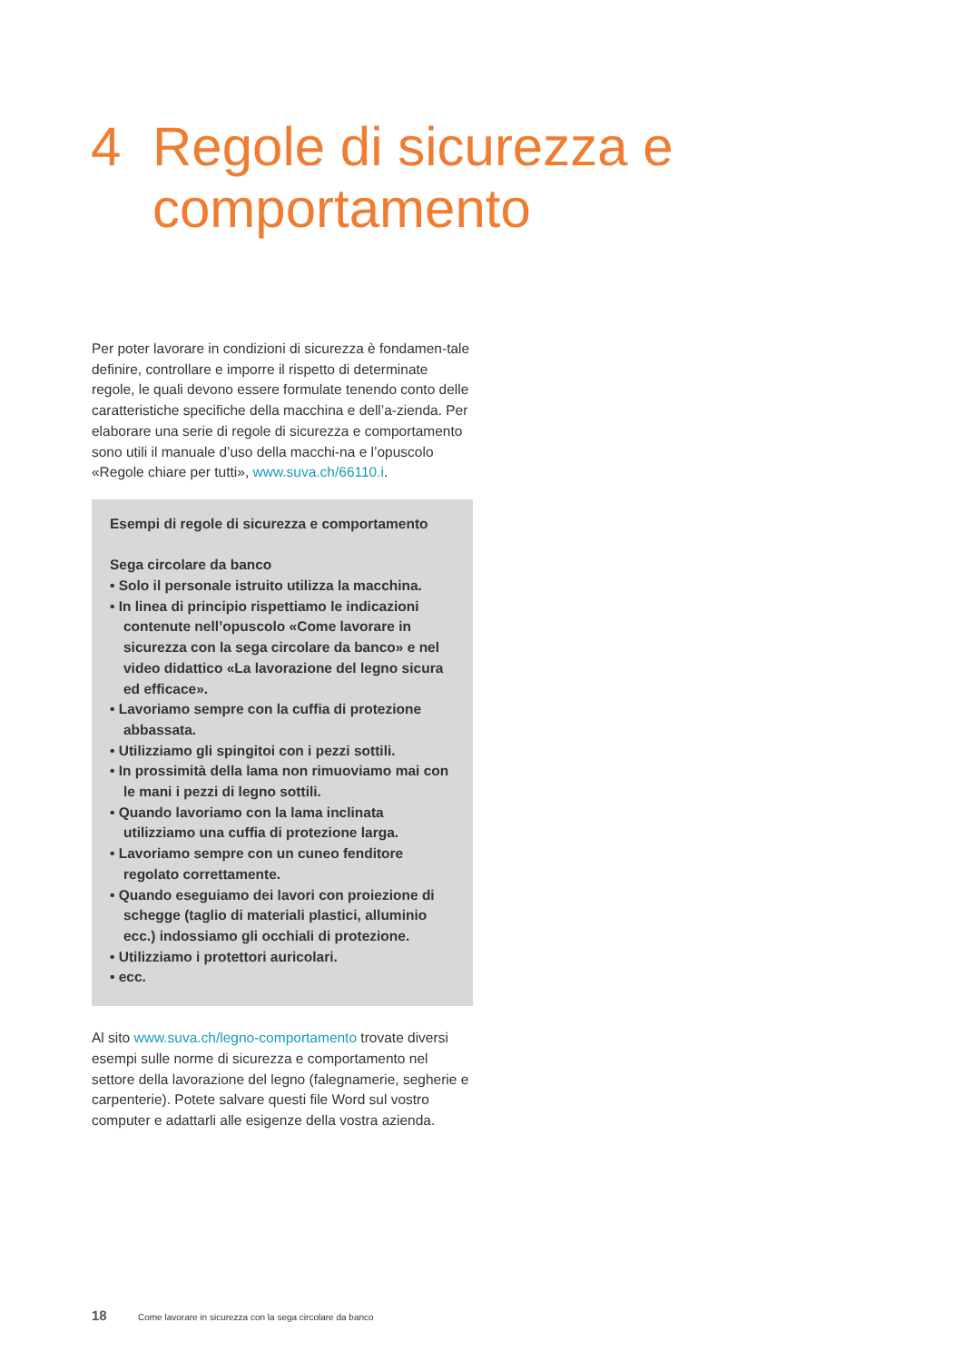4 Regole di sicurezza e
comportamento
Per poter lavorare in condizioni di sicurezza è fondamen-tale definire, controllare e imporre il rispetto di determinate regole, le quali devono essere formulate tenendo conto delle caratteristiche specifiche della macchina e dell’a-zienda. Per elaborare una serie di regole di sicurezza e comportamento sono utili il manuale d’uso della macchi-na e l’opuscolo «Regole chiare per tutti», www.suva.ch/66110.i.
Esempi di regole di sicurezza e comportamento
Sega circolare da banco
• Solo il personale istruito utilizza la macchina.
• In linea di principio rispettiamo le indicazioni contenute nell’opuscolo «Come lavorare in sicurezza con la sega circolare da banco» e nel video didattico «La lavorazione del legno sicura ed efficace».
• Lavoriamo sempre con la cuffia di protezione abbassata.
• Utilizziamo gli spingitoi con i pezzi sottili.
• In prossimità della lama non rimuoviamo mai con le mani i pezzi di legno sottili.
• Quando lavoriamo con la lama inclinata utilizziamo una cuffia di protezione larga.
• Lavoriamo sempre con un cuneo fenditore regolato correttamente.
• Quando eseguiamo dei lavori con proiezione di schegge (taglio di materiali plastici, alluminio ecc.) indossiamo gli occhiali di protezione.
• Utilizziamo i protettori auricolari.
• ecc.
Al sito www.suva.ch/legno-comportamento trovate diversi esempi sulle norme di sicurezza e comportamento nel settore della lavorazione del legno (falegnamerie, segherie e carpenterie). Potete salvare questi file Word sul vostro computer e adattarli alle esigenze della vostra azienda.
18 Come lavorare in sicurezza con la sega circolare da banco